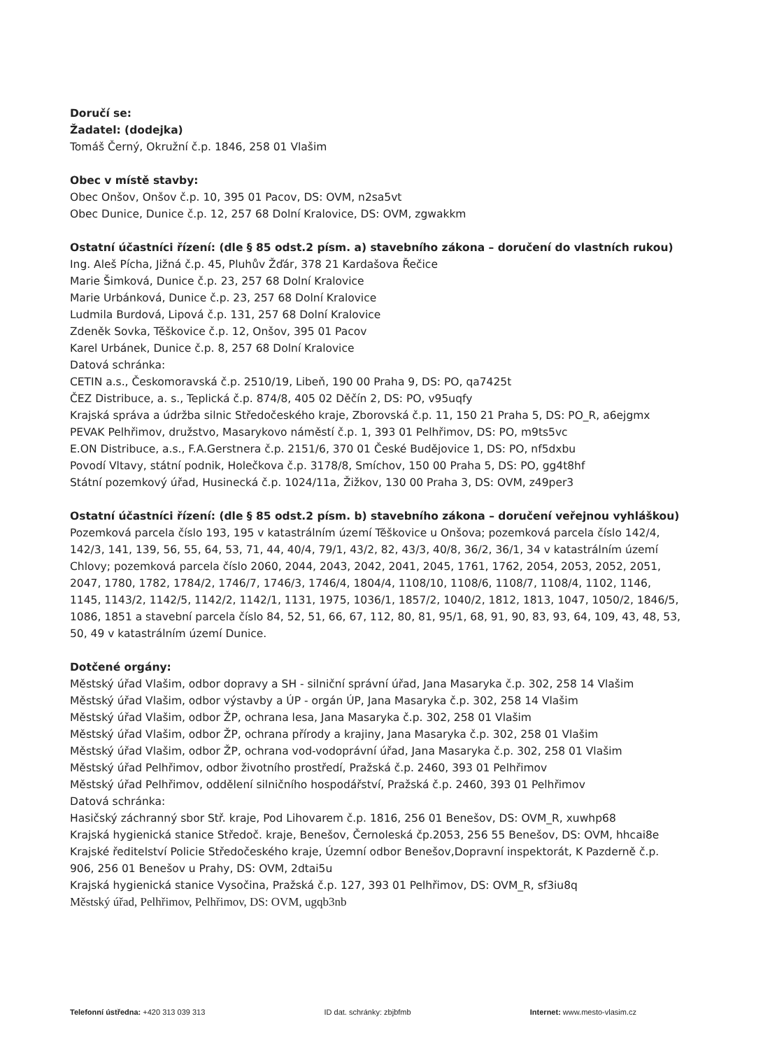Doručí se:
Žadatel: (dodejka)
Tomáš Černý, Okružní č.p. 1846, 258 01 Vlašim
Obec v místě stavby:
Obec Onšov, Onšov č.p. 10, 395 01 Pacov, DS: OVM, n2sa5vt
Obec Dunice, Dunice č.p. 12, 257 68 Dolní Kralovice, DS: OVM, zgwakkm
Ostatní účastníci řízení: (dle § 85 odst.2 písm. a) stavebního zákona – doručení do vlastních rukou)
Ing. Aleš Pícha, Jižná č.p. 45, Pluhův Žďár, 378 21 Kardašova Řečice
Marie Šimková, Dunice č.p. 23, 257 68 Dolní Kralovice
Marie Urbánková, Dunice č.p. 23, 257 68 Dolní Kralovice
Ludmila Burdová, Lipová č.p. 131, 257 68 Dolní Kralovice
Zdeněk Sovka, Těškovice č.p. 12, Onšov, 395 01 Pacov
Karel Urbánek, Dunice č.p. 8, 257 68 Dolní Kralovice
Datová schránka:
CETIN a.s., Českomoravská č.p. 2510/19, Libeň, 190 00 Praha 9, DS: PO, qa7425t
ČEZ Distribuce, a. s., Teplická č.p. 874/8, 405 02 Děčín 2, DS: PO, v95uqfy
Krajská správa a údržba silnic Středočeského kraje, Zborovská č.p. 11, 150 21 Praha 5, DS: PO_R, a6ejgmx
PEVAK Pelhřimov, družstvo, Masarykovo náměstí č.p. 1, 393 01 Pelhřimov, DS: PO, m9ts5vc
E.ON Distribuce, a.s., F.A.Gerstnera č.p. 2151/6, 370 01 České Budějovice 1, DS: PO, nf5dxbu
Povodí Vltavy, státní podnik, Holečkova č.p. 3178/8, Smíchov, 150 00 Praha 5, DS: PO, gg4t8hf
Státní pozemkový úřad, Husinecká č.p. 1024/11a, Žižkov, 130 00 Praha 3, DS: OVM, z49per3
Ostatní účastníci řízení: (dle § 85 odst.2 písm. b) stavebního zákona – doručení veřejnou vyhláškou)
Pozemková parcela číslo 193, 195 v katastrálním území Těškovice u Onšova; pozemková parcela číslo 142/4, 142/3, 141, 139, 56, 55, 64, 53, 71, 44, 40/4, 79/1, 43/2, 82, 43/3, 40/8, 36/2, 36/1, 34 v katastrálním území Chlovy; pozemková parcela číslo 2060, 2044, 2043, 2042, 2041, 2045, 1761, 1762, 2054, 2053, 2052, 2051, 2047, 1780, 1782, 1784/2, 1746/7, 1746/3, 1746/4, 1804/4, 1108/10, 1108/6, 1108/7, 1108/4, 1102, 1146, 1145, 1143/2, 1142/5, 1142/2, 1142/1, 1131, 1975, 1036/1, 1857/2, 1040/2, 1812, 1813, 1047, 1050/2, 1846/5, 1086, 1851 a stavební parcela číslo 84, 52, 51, 66, 67, 112, 80, 81, 95/1, 68, 91, 90, 83, 93, 64, 109, 43, 48, 53, 50, 49 v katastrálním území Dunice.
Dotčené orgány:
Městský úřad Vlašim, odbor dopravy a SH - silniční správní úřad, Jana Masaryka č.p. 302, 258 14 Vlašim
Městský úřad Vlašim, odbor výstavby a ÚP - orgán ÚP, Jana Masaryka č.p. 302, 258 14 Vlašim
Městský úřad Vlašim, odbor ŽP, ochrana lesa, Jana Masaryka č.p. 302, 258 01 Vlašim
Městský úřad Vlašim, odbor ŽP, ochrana přírody a krajiny, Jana Masaryka č.p. 302, 258 01 Vlašim
Městský úřad Vlašim, odbor ŽP, ochrana vod-vodoprávní úřad, Jana Masaryka č.p. 302, 258 01 Vlašim
Městský úřad Pelhřimov, odbor životního prostředí, Pražská č.p. 2460, 393 01 Pelhřimov
Městský úřad Pelhřimov, oddělení silničního hospodářství, Pražská č.p. 2460, 393 01 Pelhřimov
Datová schránka:
Hasičský záchranný sbor Stř. kraje, Pod Lihovarem č.p. 1816, 256 01 Benešov, DS: OVM_R, xuwhp68
Krajská hygienická stanice Středoč. kraje, Benešov, Černoleská čp.2053, 256 55 Benešov, DS: OVM, hhcai8e
Krajské ředitelství Policie Středočeského kraje, Územní odbor Benešov,Dopravní inspektorát, K Pazderně č.p. 906, 256 01 Benešov u Prahy, DS: OVM, 2dtai5u
Krajská hygienická stanice Vysočina, Pražská č.p. 127, 393 01 Pelhřimov, DS: OVM_R, sf3iu8q
Městský úřad, Pelhřimov, Pelhřimov, DS: OVM, ugqb3nb
Telefonní ústředna: +420 313 039 313 ID dat. schránky: zbjbfmb Internet: www.mesto-vlasim.cz